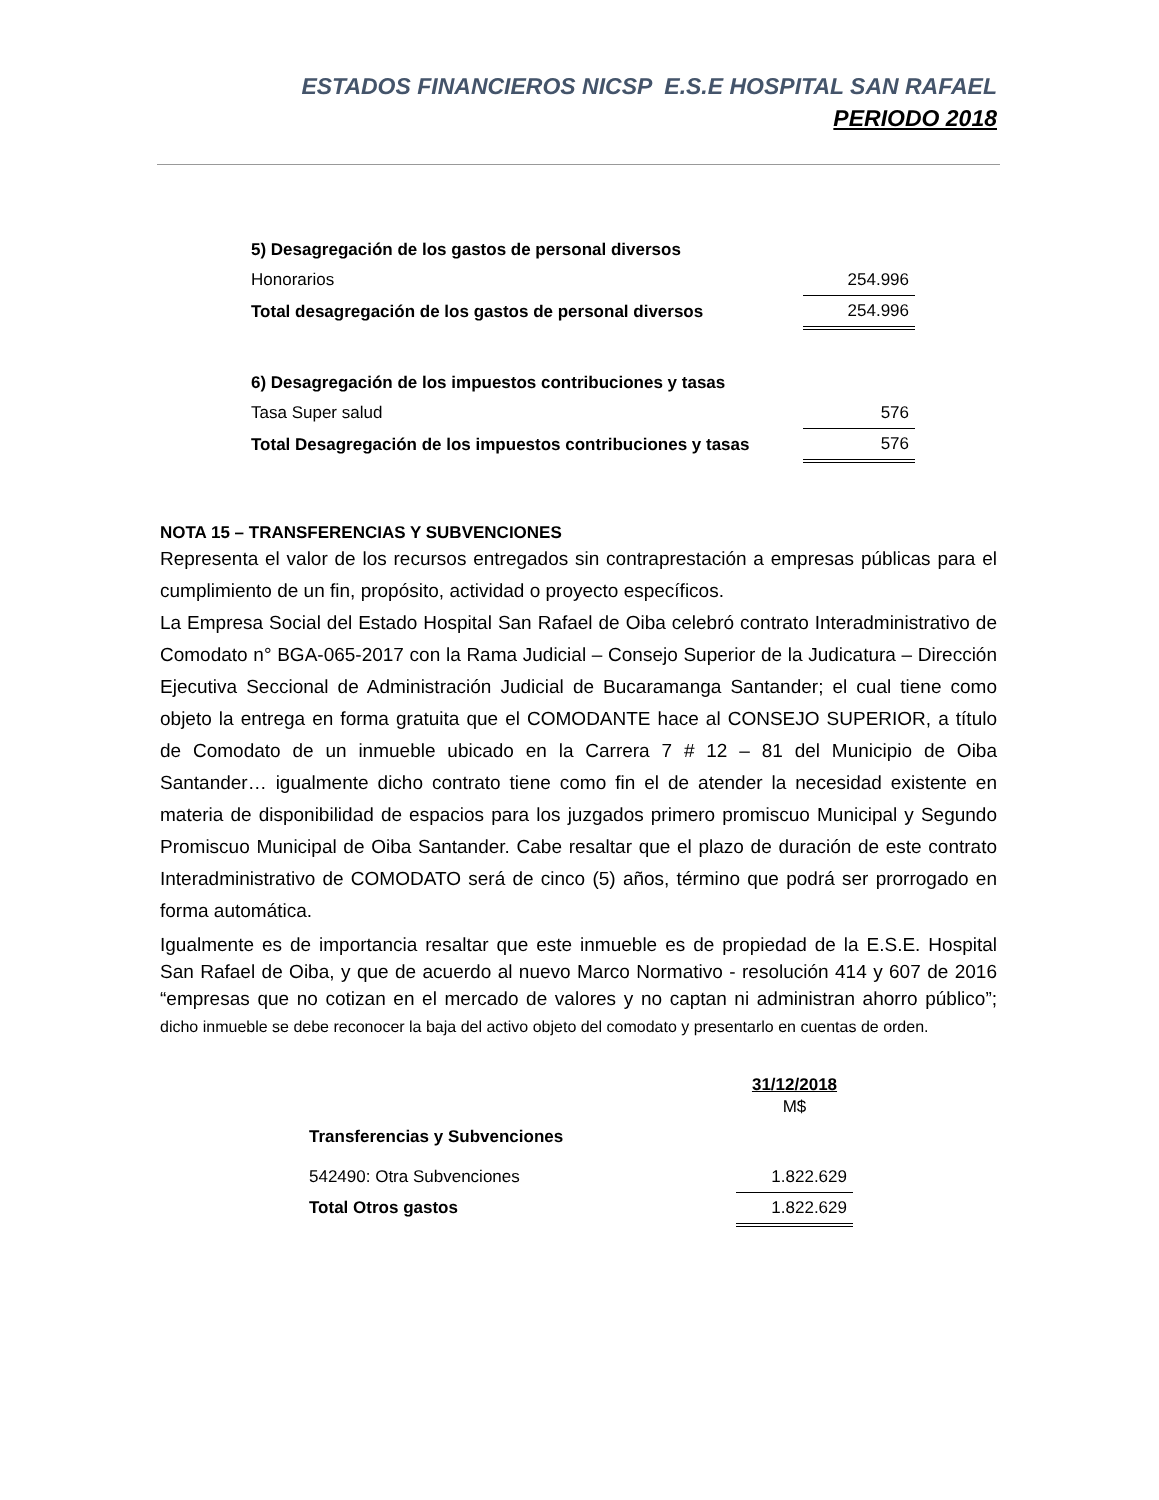ESTADOS FINANCIEROS NICSP E.S.E HOSPITAL SAN RAFAEL
PERIODO 2018
| 5) Desagregación de los gastos de personal diversos | |
| Honorarios | 254.996 |
| Total desagregación de los gastos de personal diversos | 254.996 |
| 6) Desagregación de los impuestos contribuciones y tasas | |
| Tasa Super salud | 576 |
| Total Desagregación de los impuestos contribuciones y tasas | 576 |
NOTA 15 – TRANSFERENCIAS Y SUBVENCIONES
Representa el valor de los recursos entregados sin contraprestación a empresas públicas para el cumplimiento de un fin, propósito, actividad o proyecto específicos.
La Empresa Social del Estado Hospital San Rafael de Oiba celebró contrato Interadministrativo de Comodato n° BGA-065-2017 con la Rama Judicial – Consejo Superior de la Judicatura – Dirección Ejecutiva Seccional de Administración Judicial de Bucaramanga Santander; el cual tiene como objeto la entrega en forma gratuita que el COMODANTE hace al CONSEJO SUPERIOR, a título de Comodato de un inmueble ubicado en la Carrera 7 # 12 – 81 del Municipio de Oiba Santander… igualmente dicho contrato tiene como fin el de atender la necesidad existente en materia de disponibilidad de espacios para los juzgados primero promiscuo Municipal y Segundo Promiscuo Municipal de Oiba Santander. Cabe resaltar que el plazo de duración de este contrato Interadministrativo de COMODATO será de cinco (5) años, término que podrá ser prorrogado en forma automática.
Igualmente es de importancia resaltar que este inmueble es de propiedad de la E.S.E. Hospital San Rafael de Oiba, y que de acuerdo al nuevo Marco Normativo - resolución 414 y 607 de 2016 “empresas que no cotizan en el mercado de valores y no captan ni administran ahorro público”; dicho inmueble se debe reconocer la baja del activo objeto del comodato y presentarlo en cuentas de orden.
| | 31/12/2018 M$ |
| Transferencias y Subvenciones | |
| 542490: Otra Subvenciones | 1.822.629 |
| Total Otros gastos | 1.822.629 |